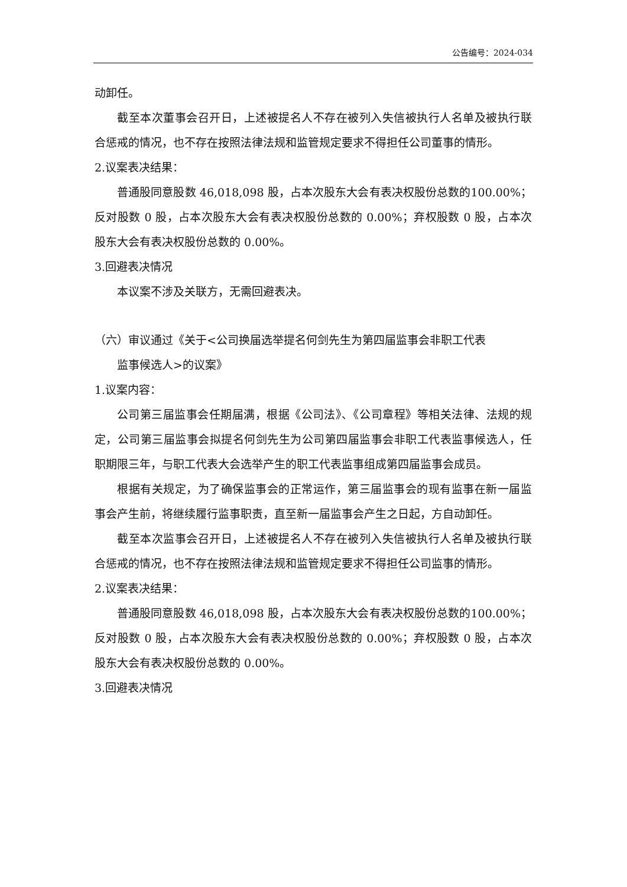公告编号：2024-034
动卸任。
截至本次董事会召开日，上述被提名人不存在被列入失信被执行人名单及被执行联合惩戒的情况，也不存在按照法律法规和监管规定要求不得担任公司董事的情形。
2.议案表决结果：
普通股同意股数 46,018,098 股，占本次股东大会有表决权股份总数的100.00%；反对股数 0 股，占本次股东大会有表决权股份总数的 0.00%；弃权股数 0 股，占本次股东大会有表决权股份总数的 0.00%。
3.回避表决情况
本议案不涉及关联方，无需回避表决。
（六）审议通过《关于<公司换届选举提名何剑先生为第四届监事会非职工代表
监事候选人>的议案》
1.议案内容：
公司第三届监事会任期届满，根据《公司法》、《公司章程》等相关法律、法规的规定，公司第三届监事会拟提名何剑先生为公司第四届监事会非职工代表监事候选人，任职期限三年，与职工代表大会选举产生的职工代表监事组成第四届监事会成员。
根据有关规定，为了确保监事会的正常运作，第三届监事会的现有监事在新一届监事会产生前，将继续履行监事职责，直至新一届监事会产生之日起，方自动卸任。
截至本次监事会召开日，上述被提名人不存在被列入失信被执行人名单及被执行联合惩戒的情况，也不存在按照法律法规和监管规定要求不得担任公司监事的情形。
2.议案表决结果：
普通股同意股数 46,018,098 股，占本次股东大会有表决权股份总数的100.00%；反对股数 0 股，占本次股东大会有表决权股份总数的 0.00%；弃权股数 0 股，占本次股东大会有表决权股份总数的 0.00%。
3.回避表决情况